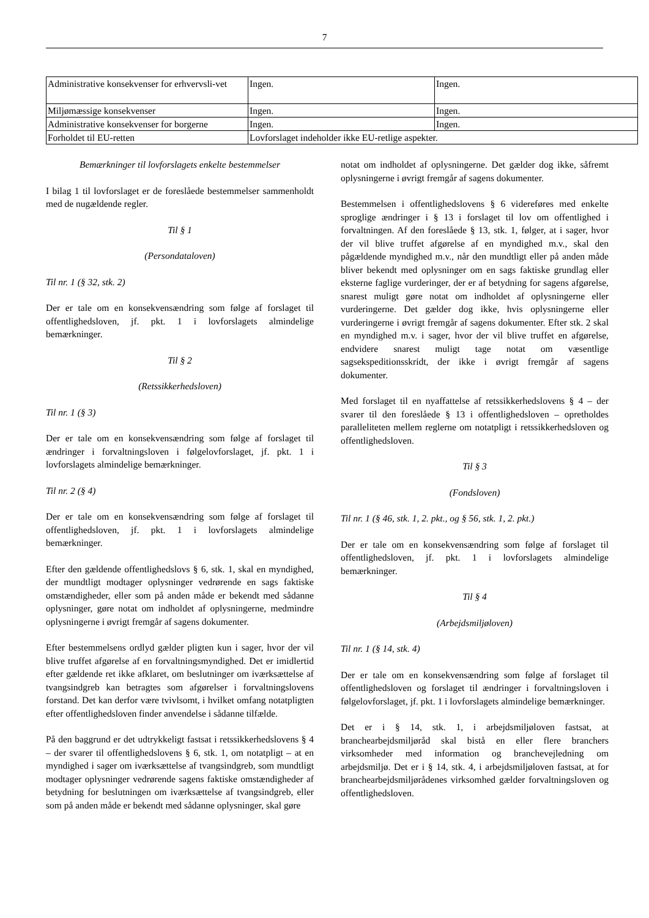7
| Administrative konsekvenser for erhvervsli-vet | Ingen. | Ingen. |
| Miljømæssige konsekvenser | Ingen. | Ingen. |
| Administrative konsekvenser for borgerne | Ingen. | Ingen. |
| Forholdet til EU-retten | Lovforslaget indeholder ikke EU-retlige aspekter. | |
Bemærkninger til lovforslagets enkelte bestemmelser
I bilag 1 til lovforslaget er de foreslåede bestemmelser sammenholdt med de nugældende regler.
Til § 1
(Persondataloven)
Til nr. 1 (§ 32, stk. 2)
Der er tale om en konsekvensændring som følge af forslaget til offentlighedsloven, jf. pkt. 1 i lovforslagets almindelige bemærkninger.
Til § 2
(Retssikkerhedsloven)
Til nr. 1 (§ 3)
Der er tale om en konsekvensændring som følge af forslaget til ændringer i forvaltningsloven i følgelovforslaget, jf. pkt. 1 i lovforslagets almindelige bemærkninger.
Til nr. 2 (§ 4)
Der er tale om en konsekvensændring som følge af forslaget til offentlighedsloven, jf. pkt. 1 i lovforslagets almindelige bemærkninger.
Efter den gældende offentlighedslovs § 6, stk. 1, skal en myndighed, der mundtligt modtager oplysninger vedrørende en sags faktiske omstændigheder, eller som på anden måde er bekendt med sådanne oplysninger, gøre notat om indholdet af oplysningerne, medmindre oplysningerne i øvrigt fremgår af sagens dokumenter.
Efter bestemmelsens ordlyd gælder pligten kun i sager, hvor der vil blive truffet afgørelse af en forvaltningsmyndighed. Det er imidlertid efter gældende ret ikke afklaret, om beslutninger om iværksættelse af tvangsindgreb kan betragtes som afgørelser i forvaltningslovens forstand. Det kan derfor være tvivlsomt, i hvilket omfang notatpligten efter offentlighedsloven finder anvendelse i sådanne tilfælde.
På den baggrund er det udtrykkeligt fastsat i retssikkerhedslovens § 4 – der svarer til offentlighedslovens § 6, stk. 1, om notatpligt – at en myndighed i sager om iværksættelse af tvangsindgreb, som mundtligt modtager oplysninger vedrørende sagens faktiske omstændigheder af betydning for beslutningen om iværksættelse af tvangsindgreb, eller som på anden måde er bekendt med sådanne oplysninger, skal gøre
notat om indholdet af oplysningerne. Det gælder dog ikke, såfremt oplysningerne i øvrigt fremgår af sagens dokumenter.
Bestemmelsen i offentlighedslovens § 6 videreføres med enkelte sproglige ændringer i § 13 i forslaget til lov om offentlighed i forvaltningen. Af den foreslåede § 13, stk. 1, følger, at i sager, hvor der vil blive truffet afgørelse af en myndighed m.v., skal den pågældende myndighed m.v., når den mundtligt eller på anden måde bliver bekendt med oplysninger om en sags faktiske grundlag eller eksterne faglige vurderinger, der er af betydning for sagens afgørelse, snarest muligt gøre notat om indholdet af oplysningerne eller vurderingerne. Det gælder dog ikke, hvis oplysningerne eller vurderingerne i øvrigt fremgår af sagens dokumenter. Efter stk. 2 skal en myndighed m.v. i sager, hvor der vil blive truffet en afgørelse, endvidere snarest muligt tage notat om væsentlige sagsekspeditionsskridt, der ikke i øvrigt fremgår af sagens dokumenter.
Med forslaget til en nyaffattelse af retssikkerhedslovens § 4 – der svarer til den foreslåede § 13 i offentlighedsloven – opretholdes paralleliteten mellem reglerne om notatpligt i retssikkerhedsloven og offentlighedsloven.
Til § 3
(Fondsloven)
Til nr. 1 (§ 46, stk. 1, 2. pkt., og § 56, stk. 1, 2. pkt.)
Der er tale om en konsekvensændring som følge af forslaget til offentlighedsloven, jf. pkt. 1 i lovforslagets almindelige bemærkninger.
Til § 4
(Arbejdsmiljøloven)
Til nr. 1 (§ 14, stk. 4)
Der er tale om en konsekvensændring som følge af forslaget til offentlighedsloven og forslaget til ændringer i forvaltningsloven i følgelovforslaget, jf. pkt. 1 i lovforslagets almindelige bemærkninger.
Det er i § 14, stk. 1, i arbejdsmiljøloven fastsat, at branchearbejdsmiljøråd skal bistå en eller flere branchers virksomheder med information og branchevejledning om arbejdsmiljø. Det er i § 14, stk. 4, i arbejdsmiljøloven fastsat, at for branchearbejdsmiljørådenes virksomhed gælder forvaltningsloven og offentlighedsloven.